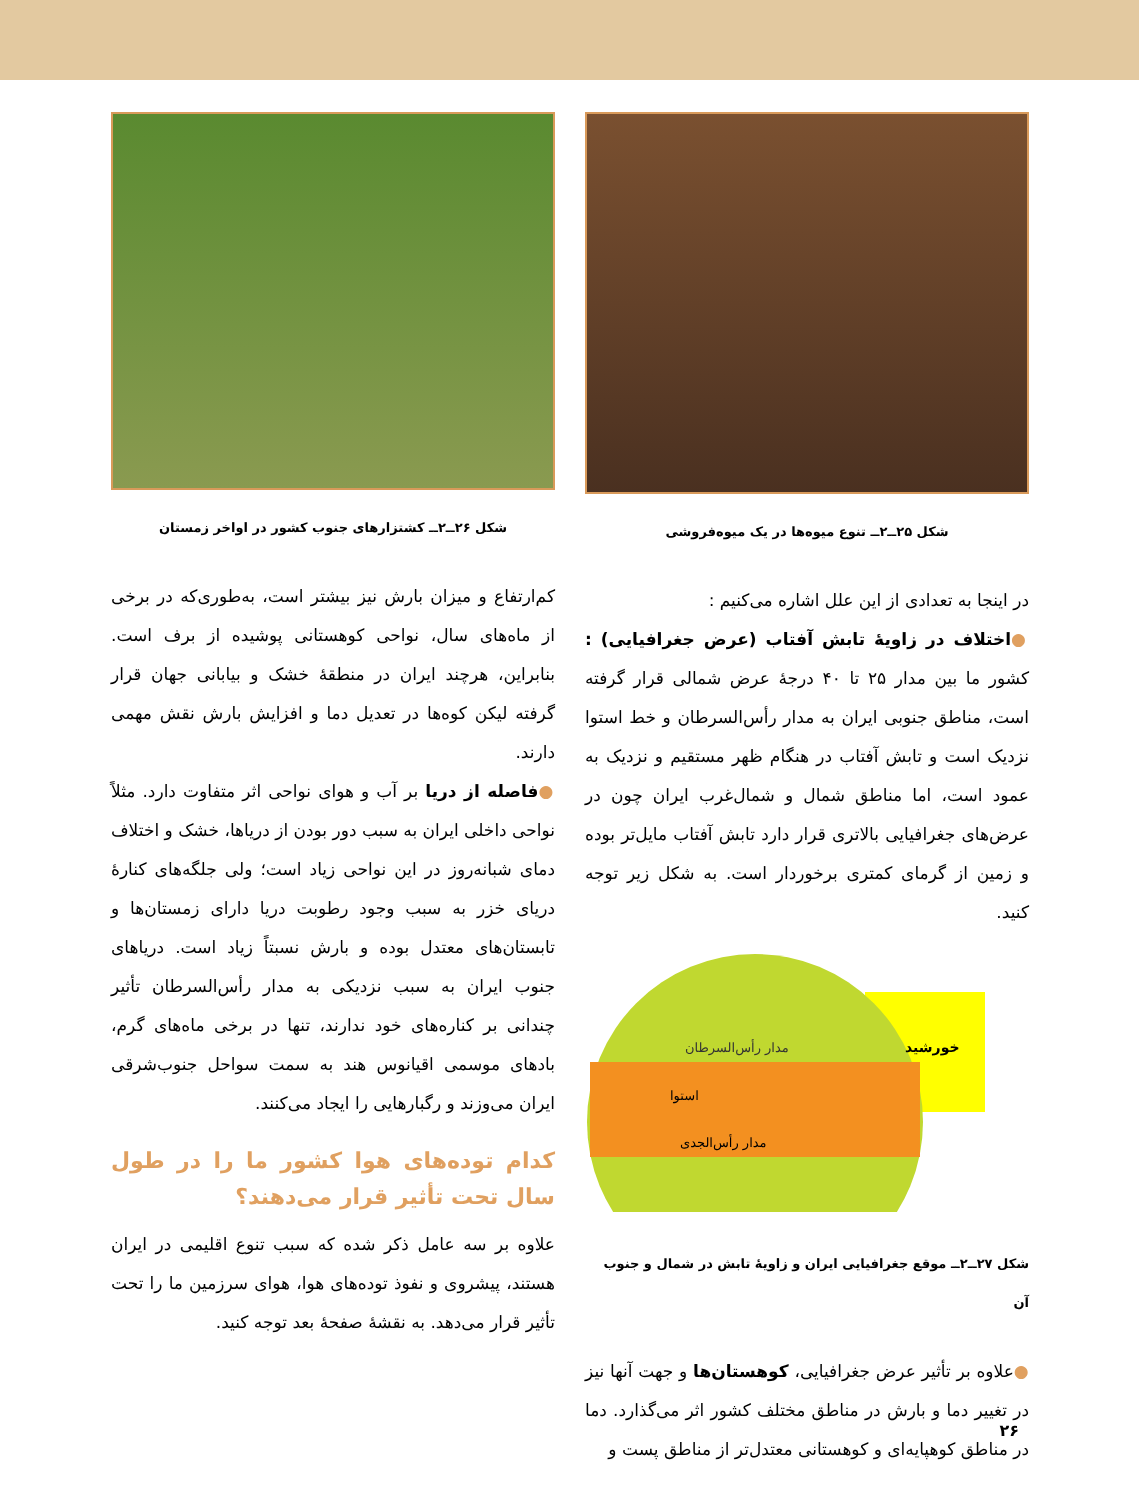شکل ۲۵ــ۲ــ تنوع میوه‌ها در یک میوه‌فروشی
در اینجا به تعدادی از این علل اشاره می‌کنیم :
●اختلاف در زاویهٔ تابش آفتاب (عرض جغرافیایی) : کشور ما بین مدار ۲۵ تا ۴۰ درجهٔ عرض شمالی قرار گرفته است، مناطق جنوبی ایران به مدار رأس‌السرطان و خط استوا نزدیک است و تابش آفتاب در هنگام ظهر مستقیم و نزدیک به عمود است، اما مناطق شمال و شمال‌غرب ایران چون در عرض‌های جغرافیایی بالاتری قرار دارد تابش آفتاب مایل‌تر بوده و زمین از گرمای کمتری برخوردار است. به شکل زیر توجه کنید.
مدار رأس‌السرطان
استوا
مدار رأس‌الجدی
خورشید
شکل ۲۷ــ۲ــ موقع جغرافیایی ایران و زاویهٔ تابش در شمال و جنوب آن
●علاوه بر تأثیر عرض جغرافیایی، کوهستان‌ها و جهت آنها نیز در تغییر دما و بارش در مناطق مختلف کشور اثر می‌گذارد. دما در مناطق کوهپایه‌ای و کوهستانی معتدل‌تر از مناطق پست و
شکل ۲۶ــ۲ــ کشتزارهای جنوب کشور در اواخر زمستان
کم‌ارتفاع و میزان بارش نیز بیشتر است، به‌طوری‌که در برخی از ماه‌های سال، نواحی کوهستانی پوشیده از برف است. بنابراین، هرچند ایران در منطقهٔ خشک و بیابانی جهان قرار گرفته لیکن کوه‌ها در تعدیل دما و افزایش بارش نقش مهمی دارند.
●فاصله از دریا بر آب و هوای نواحی اثر متفاوت دارد. مثلاً نواحی داخلی ایران به سبب دور بودن از دریاها، خشک و اختلاف دمای شبانه‌روز در این نواحی زیاد است؛ ولی جلگه‌های کنارهٔ دریای خزر به سبب وجود رطوبت دریا دارای زمستان‌ها و تابستان‌های معتدل بوده و بارش نسبتاً زیاد است. دریاهای جنوب ایران به سبب نزدیکی به مدار رأس‌السرطان تأثیر چندانی بر کناره‌های خود ندارند، تنها در برخی ماه‌های گرم، بادهای موسمی اقیانوس هند به سمت سواحل جنوب‌شرقی ایران می‌وزند و رگبارهایی را ایجاد می‌کنند.
کدام توده‌های هوا کشور ما را در طول سال تحت تأثیر قرار می‌دهند؟
علاوه بر سه عامل ذکر شده که سبب تنوع اقلیمی در ایران هستند، پیشروی و نفوذ توده‌های هوا، هوای سرزمین ما را تحت تأثیر قرار می‌دهد. به نقشهٔ صفحهٔ بعد توجه کنید.
۲۶